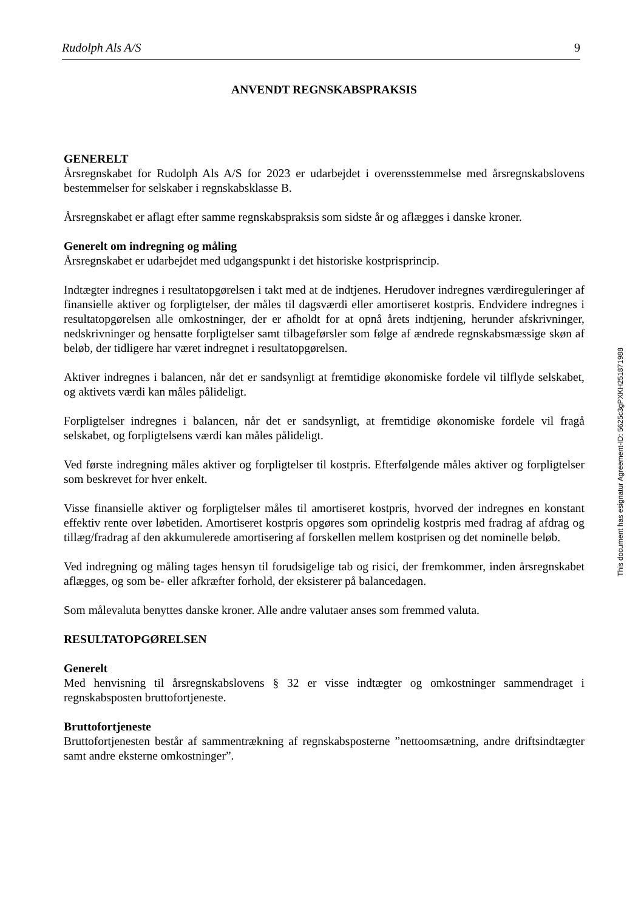Rudolph Als A/S 9
ANVENDT REGNSKABSPRAKSIS
GENERELT
Årsregnskabet for Rudolph Als A/S for 2023 er udarbejdet i overensstemmelse med årsregnskabslovens bestemmelser for selskaber i regnskabsklasse B.
Årsregnskabet er aflagt efter samme regnskabspraksis som sidste år og aflægges i danske kroner.
Generelt om indregning og måling
Årsregnskabet er udarbejdet med udgangspunkt i det historiske kostprisprincip.
Indtægter indregnes i resultatopgørelsen i takt med at de indtjenes. Herudover indregnes værdireguleringer af finansielle aktiver og forpligtelser, der måles til dagsværdi eller amortiseret kostpris. Endvidere indregnes i resultatopgørelsen alle omkostninger, der er afholdt for at opnå årets indtjening, herunder afskrivninger, nedskrivninger og hensatte forpligtelser samt tilbageførsler som følge af ændrede regnskabsmæssige skøn af beløb, der tidligere har været indregnet i resultatopgørelsen.
Aktiver indregnes i balancen, når det er sandsynligt at fremtidige økonomiske fordele vil tilflyde selskabet, og aktivets værdi kan måles pålideligt.
Forpligtelser indregnes i balancen, når det er sandsynligt, at fremtidige økonomiske fordele vil fragå selskabet, og forpligtelsens værdi kan måles pålideligt.
Ved første indregning måles aktiver og forpligtelser til kostpris. Efterfølgende måles aktiver og forpligtelser som beskrevet for hver enkelt.
Visse finansielle aktiver og forpligtelser måles til amortiseret kostpris, hvorved der indregnes en konstant effektiv rente over løbetiden. Amortiseret kostpris opgøres som oprindelig kostpris med fradrag af afdrag og tillæg/fradrag af den akkumulerede amortisering af forskellen mellem kostprisen og det nominelle beløb.
Ved indregning og måling tages hensyn til forudsigelige tab og risici, der fremkommer, inden årsregnskabet aflægges, og som be- eller afkræfter forhold, der eksisterer på balancedagen.
Som målevaluta benyttes danske kroner. Alle andre valutaer anses som fremmed valuta.
RESULTATOPGØRELSEN
Generelt
Med henvisning til årsregnskabslovens § 32 er visse indtægter og omkostninger sammendraget i regnskabsposten bruttofortjeneste.
Bruttofortjeneste
Bruttofortjenesten består af sammentrækning af regnskabsposterne ”nettoomsætning, andre driftsindtægter samt andre eksterne omkostninger”.
This document has esignatur Agreement-ID: 5625c3gPXKH251871988